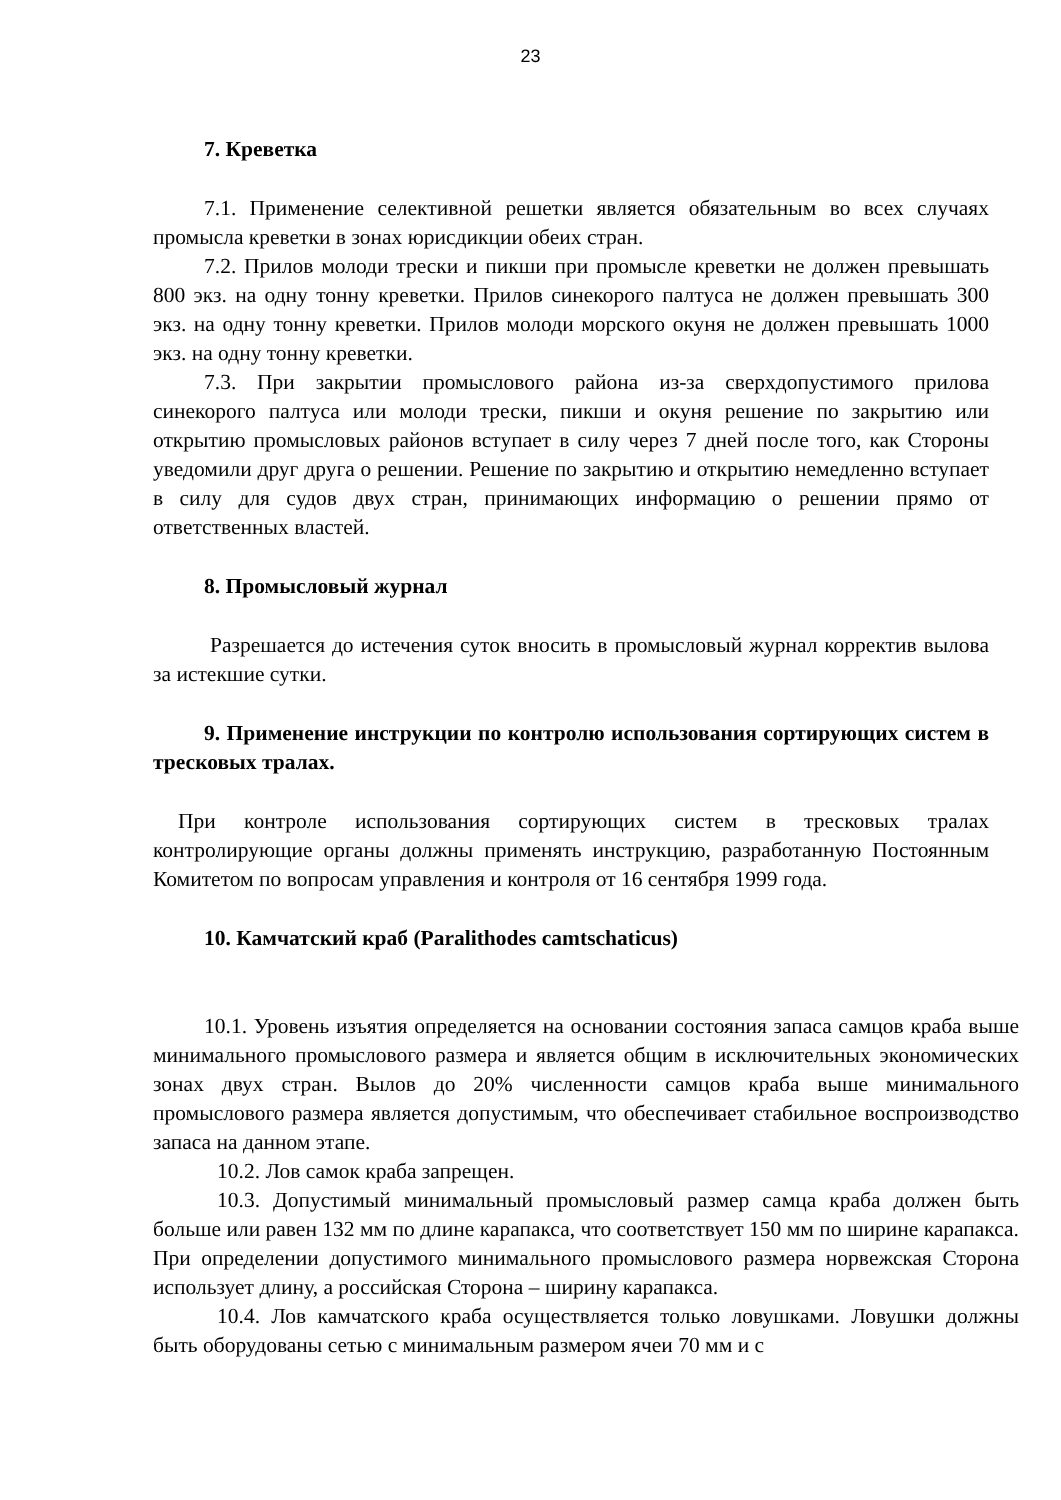23
7. Креветка
7.1. Применение селективной решетки является обязательным во всех случаях промысла креветки в зонах юрисдикции обеих стран.
7.2. Прилов молоди трески и пикши при промысле креветки не должен превышать 800 экз. на одну тонну креветки. Прилов синекорого палтуса не должен превышать 300 экз. на одну тонну креветки. Прилов молоди морского окуня не должен превышать 1000 экз. на одну тонну креветки.
7.3. При закрытии промыслового района из-за сверхдопустимого прилова синекорого палтуса или молоди трески, пикши и окуня решение по закрытию или открытию промысловых районов вступает в силу через 7 дней после того, как Стороны уведомили друг друга о решении. Решение по закрытию и открытию немедленно вступает в силу для судов двух стран, принимающих информацию о решении прямо от ответственных властей.
8. Промысловый журнал
Разрешается до истечения суток вносить в промысловый журнал корректив вылова за истекшие сутки.
9. Применение инструкции по контролю использования сортирующих систем в тресковых тралах.
При контроле использования сортирующих систем в тресковых тралах контролирующие органы должны применять инструкцию, разработанную Постоянным Комитетом по вопросам управления и контроля от 16 сентября 1999 года.
10. Камчатский краб (Paralithodes camtschaticus)
10.1. Уровень изъятия определяется на основании состояния запаса самцов краба выше минимального промыслового размера и является общим в исключительных экономических зонах двух стран. Вылов до 20% численности самцов краба выше минимального промыслового размера является допустимым, что обеспечивает стабильное воспроизводство запаса на данном этапе.
10.2. Лов самок краба запрещен.
10.3. Допустимый минимальный промысловый размер самца краба должен быть больше или равен 132 мм по длине карапакса, что соответствует 150 мм по ширине карапакса. При определении допустимого минимального промыслового размера норвежская Сторона использует длину, а российская Сторона – ширину карапакса.
10.4. Лов камчатского краба осуществляется только ловушками. Ловушки должны быть оборудованы сетью с минимальным размером ячеи 70 мм и с